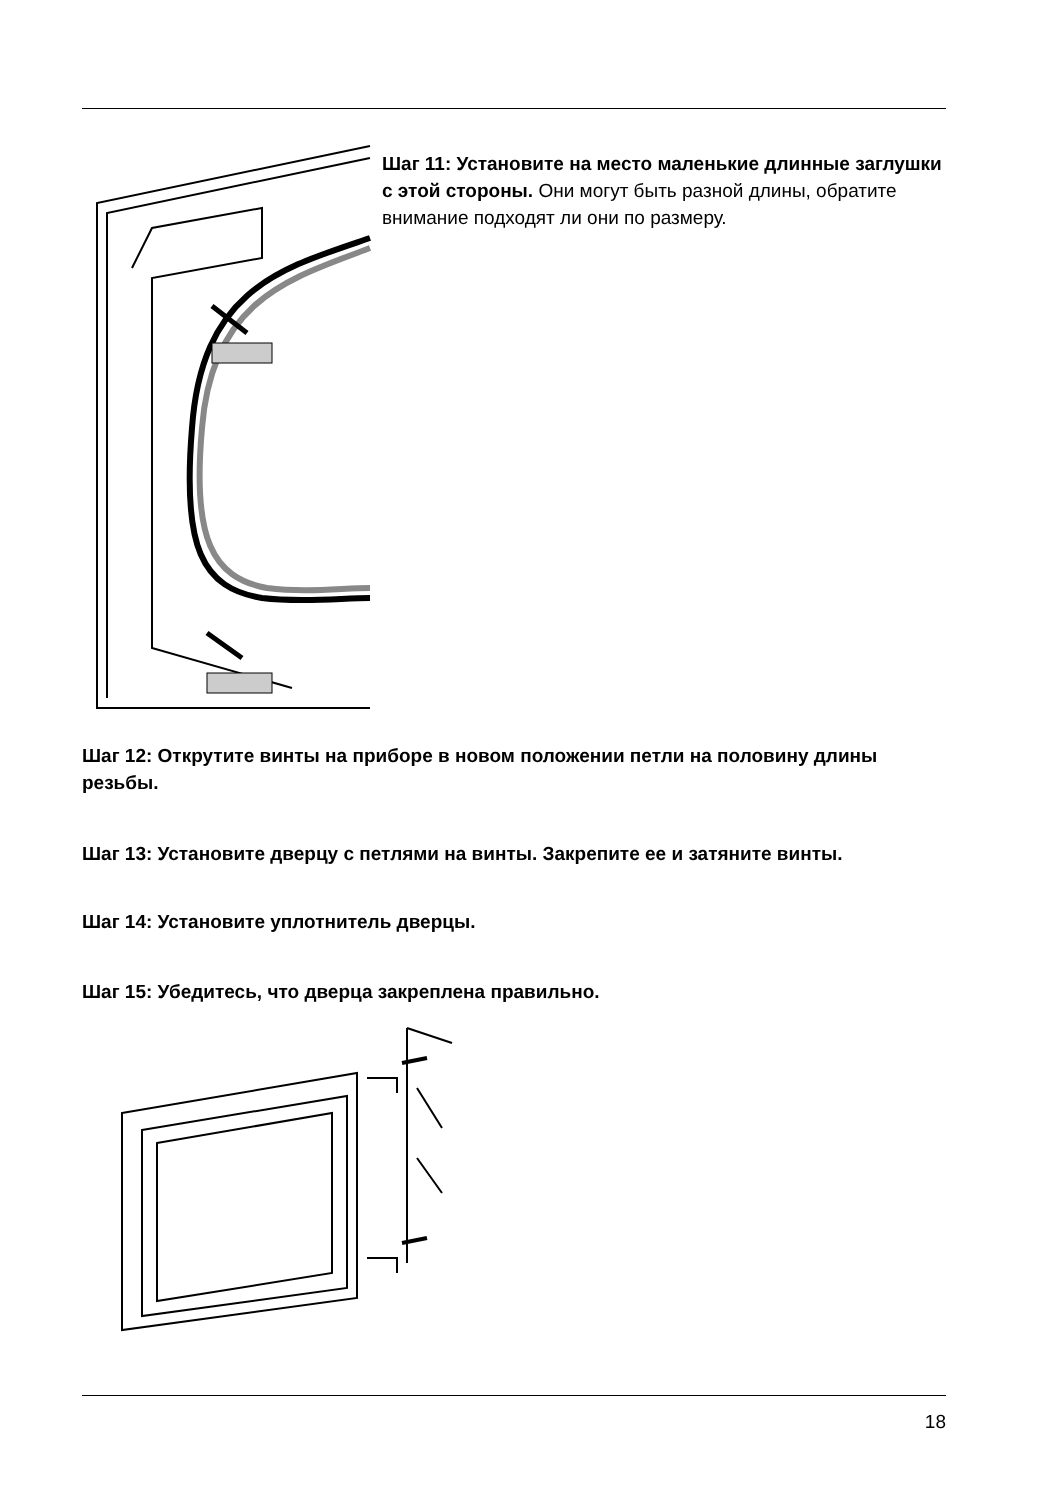Шаг 11: Установите на место маленькие длинные заглушки с этой стороны. Они могут быть разной длины, обратите внимание подходят ли они по размеру.
Шаг 12: Открутите винты на приборе в новом положении петли на половину длины резьбы.
Шаг 13: Установите дверцу с петлями на винты. Закрепите ее и затяните винты.
Шаг 14: Установите уплотнитель дверцы.
Шаг 15: Убедитесь, что дверца закреплена правильно.
18